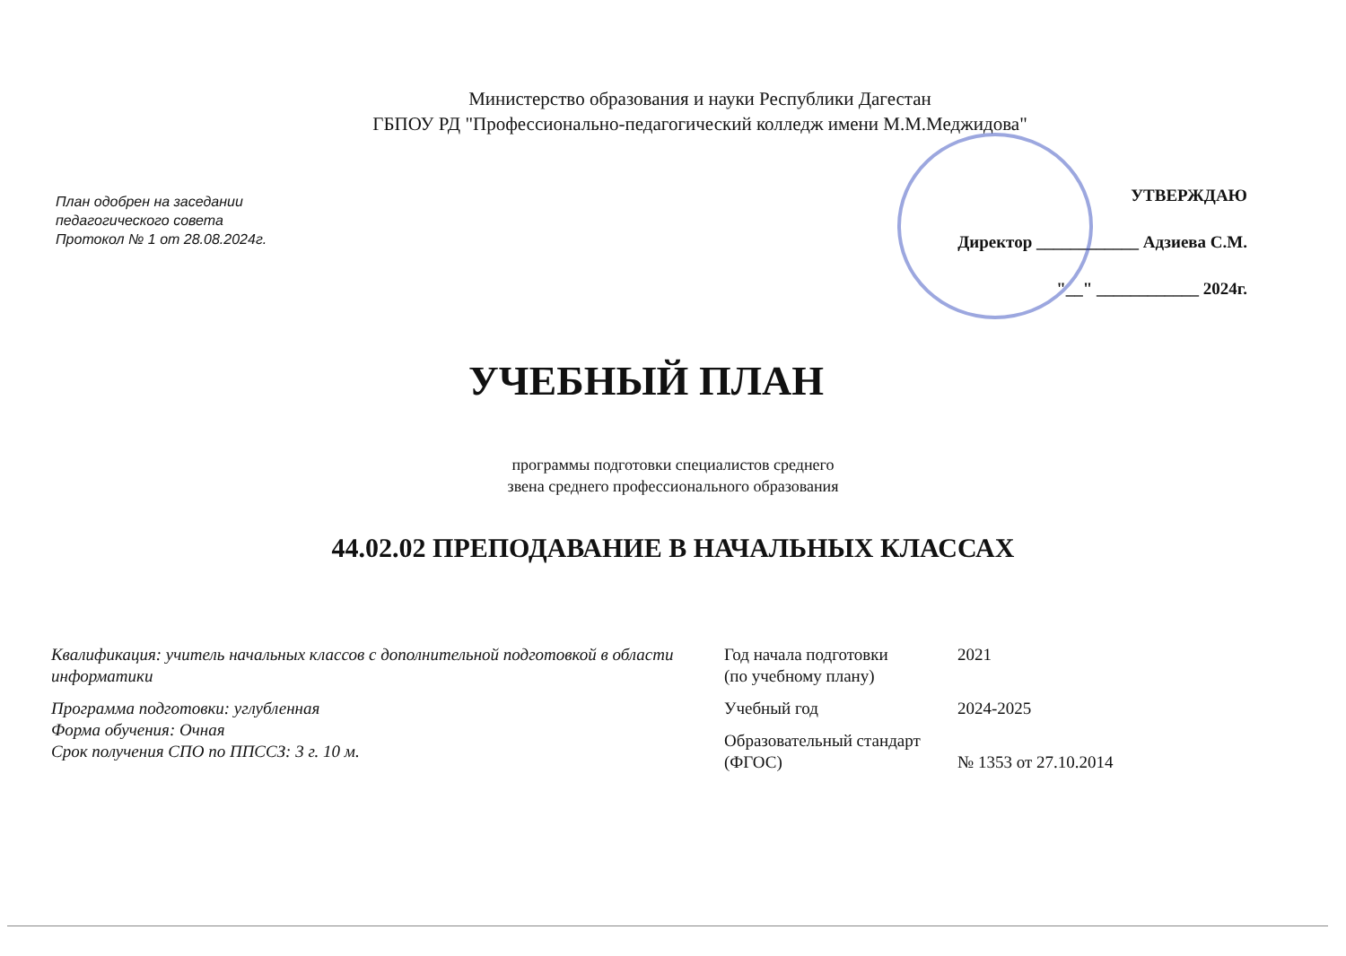Министерство образования и науки Республики Дагестан
ГБПОУ РД "Профессионально-педагогический колледж имени М.М.Меджидова"
План одобрен на заседании
педагогического совета
Протокол № 1 от 28.08.2024г.
УТВЕРЖДАЮ
Директор ____________ Адзиева С.М.
"__" ____________ 2024г.
УЧЕБНЫЙ ПЛАН
программы подготовки специалистов среднего
звена среднего профессионального образования
44.02.02 ПРЕПОДАВАНИЕ В НАЧАЛЬНЫХ КЛАССАХ
Квалификация: учитель начальных классов с дополнительной подготовкой в области информатики
Программа подготовки: углубленная
Форма обучения: Очная
Срок получения СПО по ППССЗ: 3 г. 10 м.
| Год начала подготовки (по учебному плану) | 2021 |
| Учебный год | 2024-2025 |
| Образовательный стандарт (ФГОС) | № 1353 от 27.10.2014 |